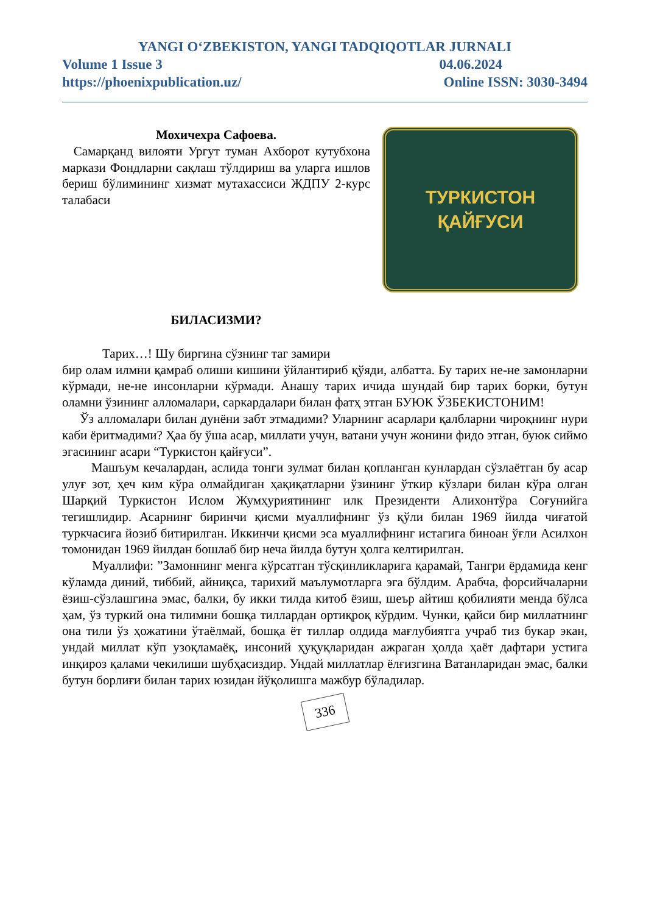YANGI O‘ZBEKISTON, YANGI TADQIQOTLAR JURNALI
Volume 1 Issue 3 04.06.2024
https://phoenixpublication.uz/ Online ISSN: 3030-3494
Мохичехра Сафоева.
Самарқанд вилояти Ургут туман Ахборот кутубхона маркази Фондларни сақлаш тўлдириш ва уларга ишлов бериш бўлимининг хизмат мутахассиси ЖДПУ 2-курс талабаси
БИЛАСИЗМИ?
Тарих…! Шу биргина сўзнинг таг замири
ТУРКИСТОН
ҚАЙҒУСИ
бир олам илмни қамраб олиши кишини ўйлантириб қўяди, албатта. Бу тарих не-не замонларни кўрмади, не-не инсонларни кўрмади. Анашу тарих ичида шундай бир тарих борки, бутун оламни ўзининг алломалари, саркардалари билан фатҳ этган БУЮК ЎЗБЕКИСТОНИМ!
Ўз алломалари билан дунёни забт этмадими? Уларнинг асарлари қалбларни чироқнинг нури каби ёритмадими? Ҳаа бу ўша асар, миллати учун, ватани учун жонини фидо этган, буюк сиймо эгасининг асари “Туркистон қайғуси”.
Машъум кечалардан, аслида тонги зулмат билан қопланган кунлардан сўзлаётган бу асар улуғ зот, ҳеч ким кўра олмайдиган ҳақиқатларни ўзининг ўткир кўзлари билан кўра олган Шарқий Туркистон Ислом Жумҳуриятининг илк Президенти Алихонтўра Соғунийга тегишлидир. Асарнинг биринчи қисми муаллифнинг ўз қўли билан 1969 йилда чиғатой туркчасига йозиб битирилган. Иккинчи қисми эса муаллифнинг истагига биноан ўғли Асилхон томонидан 1969 йилдан бошлаб бир неча йилда бутун ҳолга келтирилган.
Муаллифи: ”Замоннинг менга кўрсатган тўсқинликларига қарамай, Тангри ёрдамида кенг кўламда диний, тиббий, айниқса, тарихий маълумотларга эга бўлдим. Арабча, форсийчаларни ёзиш-сўзлашгина эмас, балки, бу икки тилда китоб ёзиш, шеър айтиш қобилияти менда бўлса ҳам, ўз туркий она тилимни бошқа тиллардан ортиқроқ кўрдим. Чунки, қайси бир миллатнинг она тили ўз ҳожатини ўтаёлмай, бошқа ёт тиллар олдида мағлубиятга учраб тиз букар экан, ундай миллат кўп узоқламаёқ, инсоний ҳуқуқларидан ажраган ҳолда ҳаёт дафтари устига инқироз қалами чекилиши шубҳасиздир. Ундай миллатлар ёлғизгина Ватанларидан эмас, балки бутун борлиғи билан тарих юзидан йўқолишга мажбур бўладилар.
336